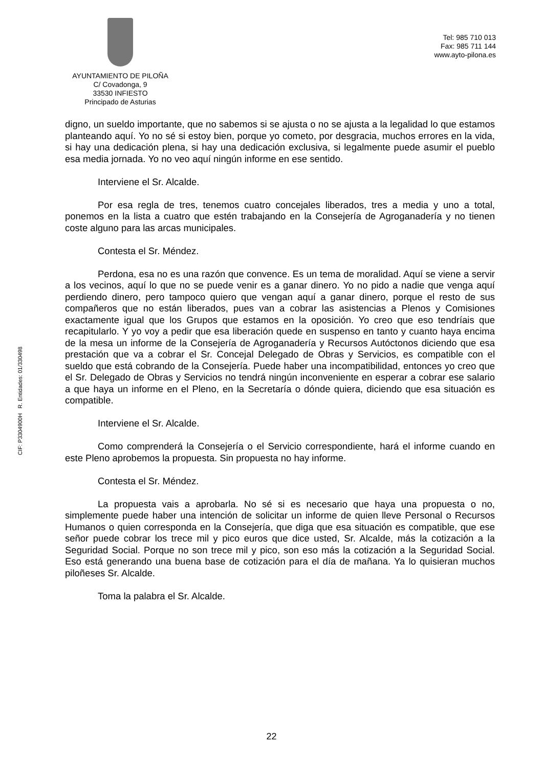AYUNTAMIENTO DE PILOÑA
C/ Covadonga, 9
33530 INFIESTO
Principado de Asturias
Tel: 985 710 013
Fax: 985 711 144
www.ayto-pilona.es
digno, un sueldo importante, que no sabemos si se ajusta o no se ajusta a la legalidad lo que estamos planteando aquí. Yo no sé si estoy bien, porque yo cometo, por desgracia, muchos errores en la vida, si hay una dedicación plena, si hay una dedicación exclusiva, si legalmente puede asumir el pueblo esa media jornada. Yo no veo aquí ningún informe en ese sentido.
Interviene el Sr. Alcalde.
Por esa regla de tres, tenemos cuatro concejales liberados, tres a media y uno a total, ponemos en la lista a cuatro que estén trabajando en la Consejería de Agroganadería y no tienen coste alguno para las arcas municipales.
Contesta el Sr. Méndez.
Perdona, esa no es una razón que convence. Es un tema de moralidad. Aquí se viene a servir a los vecinos, aquí lo que no se puede venir es a ganar dinero. Yo no pido a nadie que venga aquí perdiendo dinero, pero tampoco quiero que vengan aquí a ganar dinero, porque el resto de sus compañeros que no están liberados, pues van a cobrar las asistencias a Plenos y Comisiones exactamente igual que los Grupos que estamos en la oposición. Yo creo que eso tendríais que recapitularlo. Y yo voy a pedir que esa liberación quede en suspenso en tanto y cuanto haya encima de la mesa un informe de la Consejería de Agroganadería y Recursos Autóctonos diciendo que esa prestación que va a cobrar el Sr. Concejal Delegado de Obras y Servicios, es compatible con el sueldo que está cobrando de la Consejería. Puede haber una incompatibilidad, entonces yo creo que el Sr. Delegado de Obras y Servicios no tendrá ningún inconveniente en esperar a cobrar ese salario a que haya un informe en el Pleno, en la Secretaría o dónde quiera, diciendo que esa situación es compatible.
Interviene el Sr. Alcalde.
Como comprenderá la Consejería o el Servicio correspondiente, hará el informe cuando en este Pleno aprobemos la propuesta. Sin propuesta no hay informe.
Contesta el Sr. Méndez.
La propuesta vais a aprobarla. No sé si es necesario que haya una propuesta o no, simplemente puede haber una intención de solicitar un informe de quien lleve Personal o Recursos Humanos o quien corresponda en la Consejería, que diga que esa situación es compatible, que ese señor puede cobrar los trece mil y pico euros que dice usted, Sr. Alcalde, más la cotización a la Seguridad Social. Porque no son trece mil y pico, son eso más la cotización a la Seguridad Social. Eso está generando una buena base de cotización para el día de mañana. Ya lo quisieran muchos piloñeses Sr. Alcalde.
Toma la palabra el Sr. Alcalde.
CIF: P3304900H R. Entidades: 01/330498
22